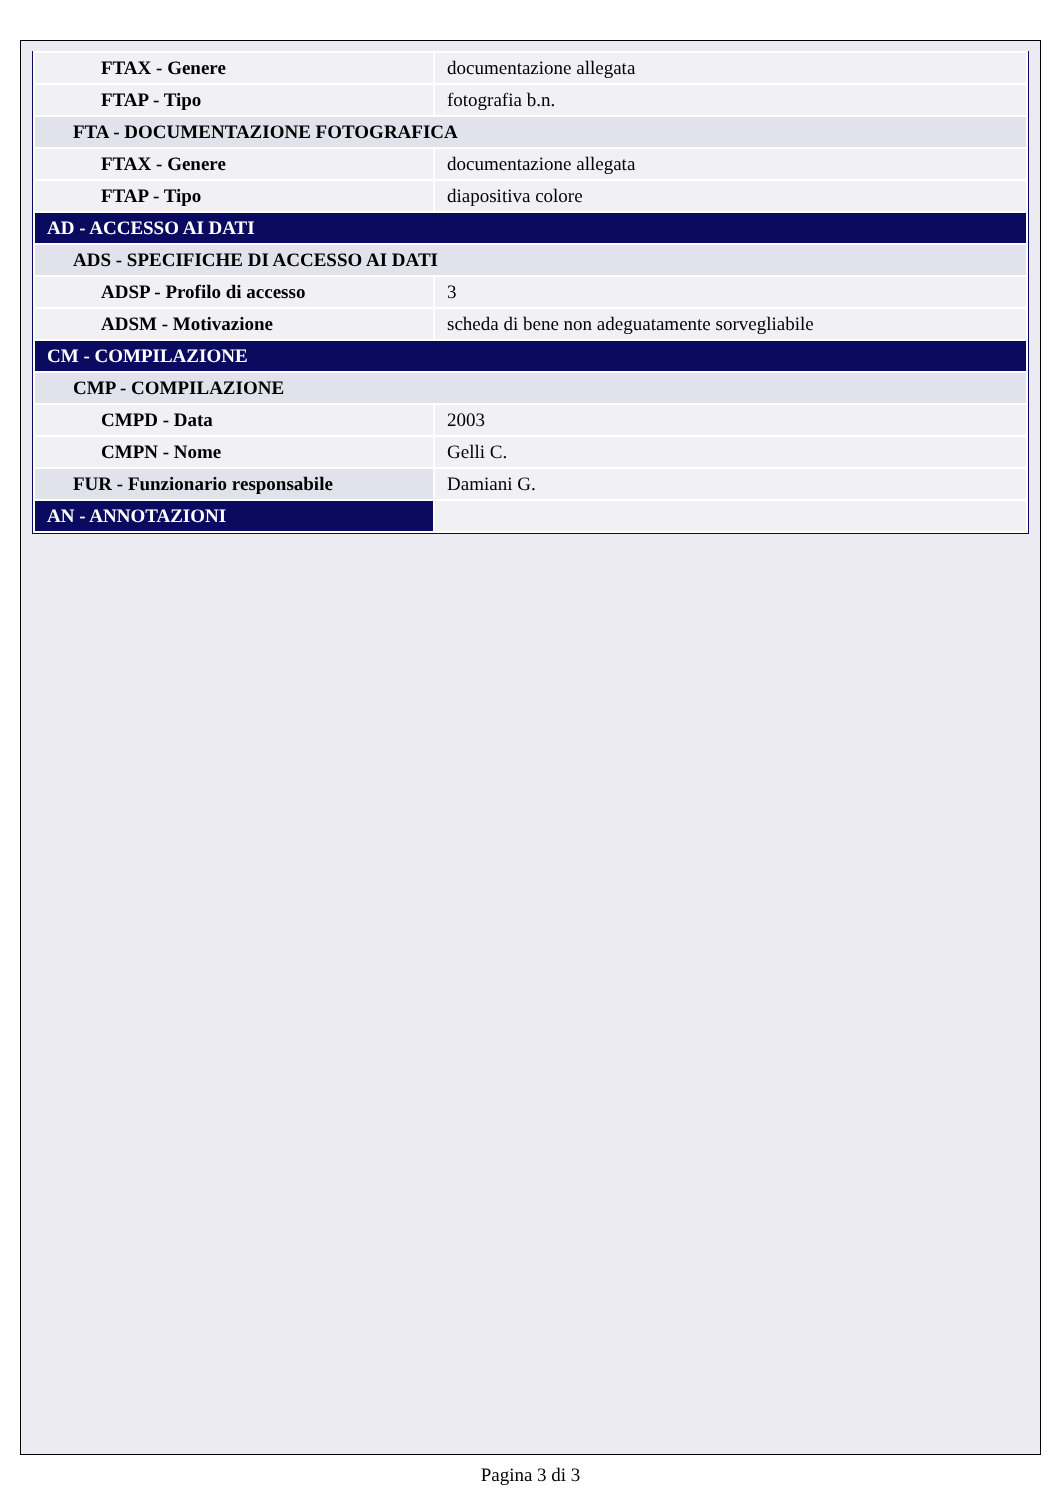| FTAX - Genere | documentazione allegata |
| FTAP - Tipo | fotografia b.n. |
| FTA - DOCUMENTAZIONE FOTOGRAFICA | |
| FTAX - Genere | documentazione allegata |
| FTAP - Tipo | diapositiva colore |
| AD - ACCESSO AI DATI | |
| ADS - SPECIFICHE DI ACCESSO AI DATI | |
| ADSP - Profilo di accesso | 3 |
| ADSM - Motivazione | scheda di bene non adeguatamente sorvegliabile |
| CM - COMPILAZIONE | |
| CMP - COMPILAZIONE | |
| CMPD - Data | 2003 |
| CMPN - Nome | Gelli C. |
| FUR - Funzionario responsabile | Damiani G. |
| AN - ANNOTAZIONI | |
Pagina 3 di 3